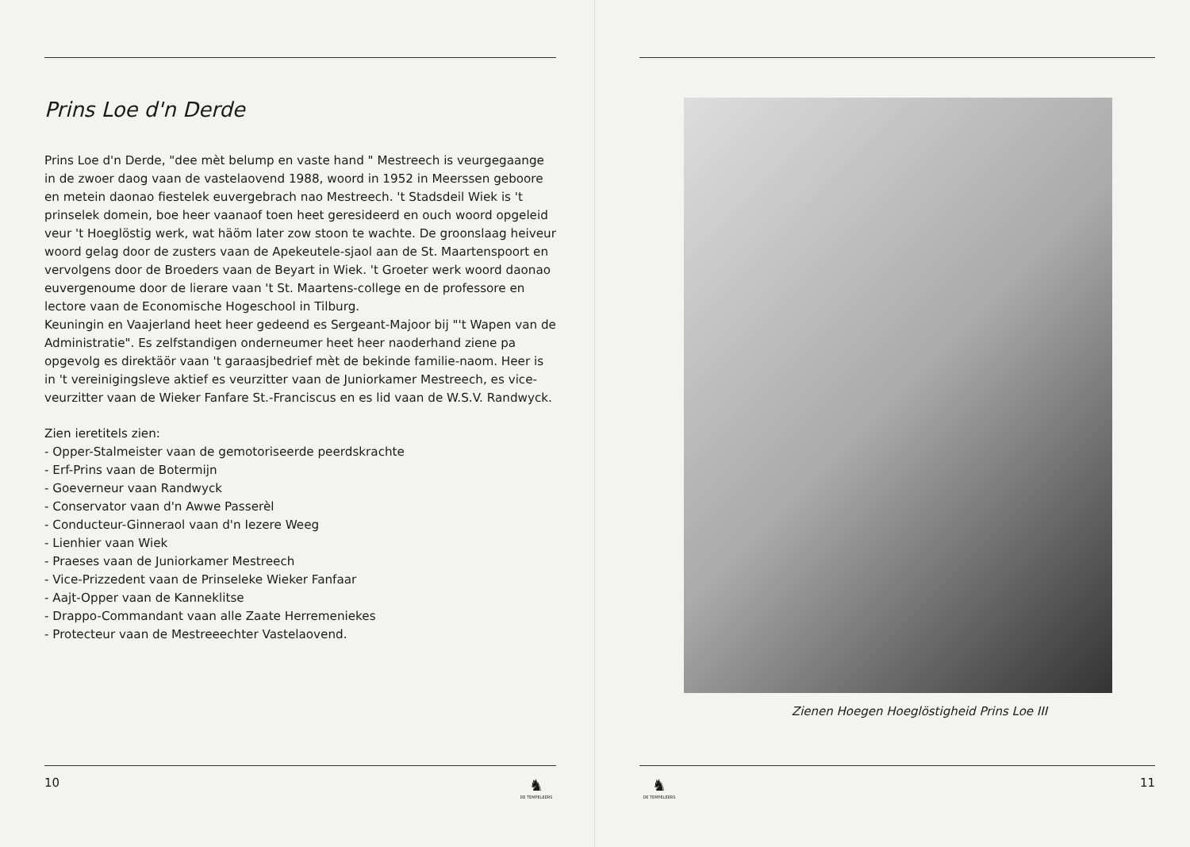Prins Loe d'n Derde
Prins Loe d'n Derde, "dee mèt belump en vaste hand " Mestreech is veurgegaange in de zwoer daog vaan de vastelaovend 1988, woord in 1952 in Meerssen geboore en metein daonao fiestelek euvergebrach nao Mestreech. 't Stadsdeil Wiek is 't prinselek domein, boe heer vaanaof toen heet geresideerd en ouch woord opgeleid veur 't Hoeglöstig werk, wat häöm later zow stoon te wachte. De groonslaag heiveur woord gelag door de zusters vaan de Apekeutele-sjaol aan de St. Maartenspoort en vervolgens door de Broeders vaan de Beyart in Wiek. 't Groeter werk woord daonao euvergenoume door de lierare vaan 't St. Maartens-college en de professore en lectore vaan de Economische Hogeschool in Tilburg.
Keuningin en Vaajerland heet heer gedeend es Sergeant-Majoor bij "'t Wapen van de Administratie". Es zelfstandigen onderneumer heet heer naoderhand ziene pa opgevolg es direktäör vaan 't garaasjbedrief mèt de bekinde familie-naom. Heer is in 't vereinigingsleve aktief es veurzitter vaan de Juniorkamer Mestreech, es vice-veurzitter vaan de Wieker Fanfare St.-Franciscus en es lid vaan de W.S.V. Randwyck.
Zien ieretitels zien:
- Opper-Stalmeister vaan de gemotoriseerde peerdskrachte
- Erf-Prins vaan de Botermijn
- Goeverneur vaan Randwyck
- Conservator vaan d'n Awwe Passerèl
- Conducteur-Ginneraol vaan d'n Iezere Weeg
- Lienhier vaan Wiek
- Praeses vaan de Juniorkamer Mestreech
- Vice-Prizzedent vaan de Prinseleke Wieker Fanfaar
- Aajt-Opper vaan de Kanneklitse
- Drappo-Commandant vaan alle Zaate Herremeniekes
- Protecteur vaan de Mestreeechter Vastelaovend.
10 ♞
DE TEMPELEERS
Zienen Hoegen Hoeglöstigheid Prins Loe III
♞
DE TEMPELEERS 11